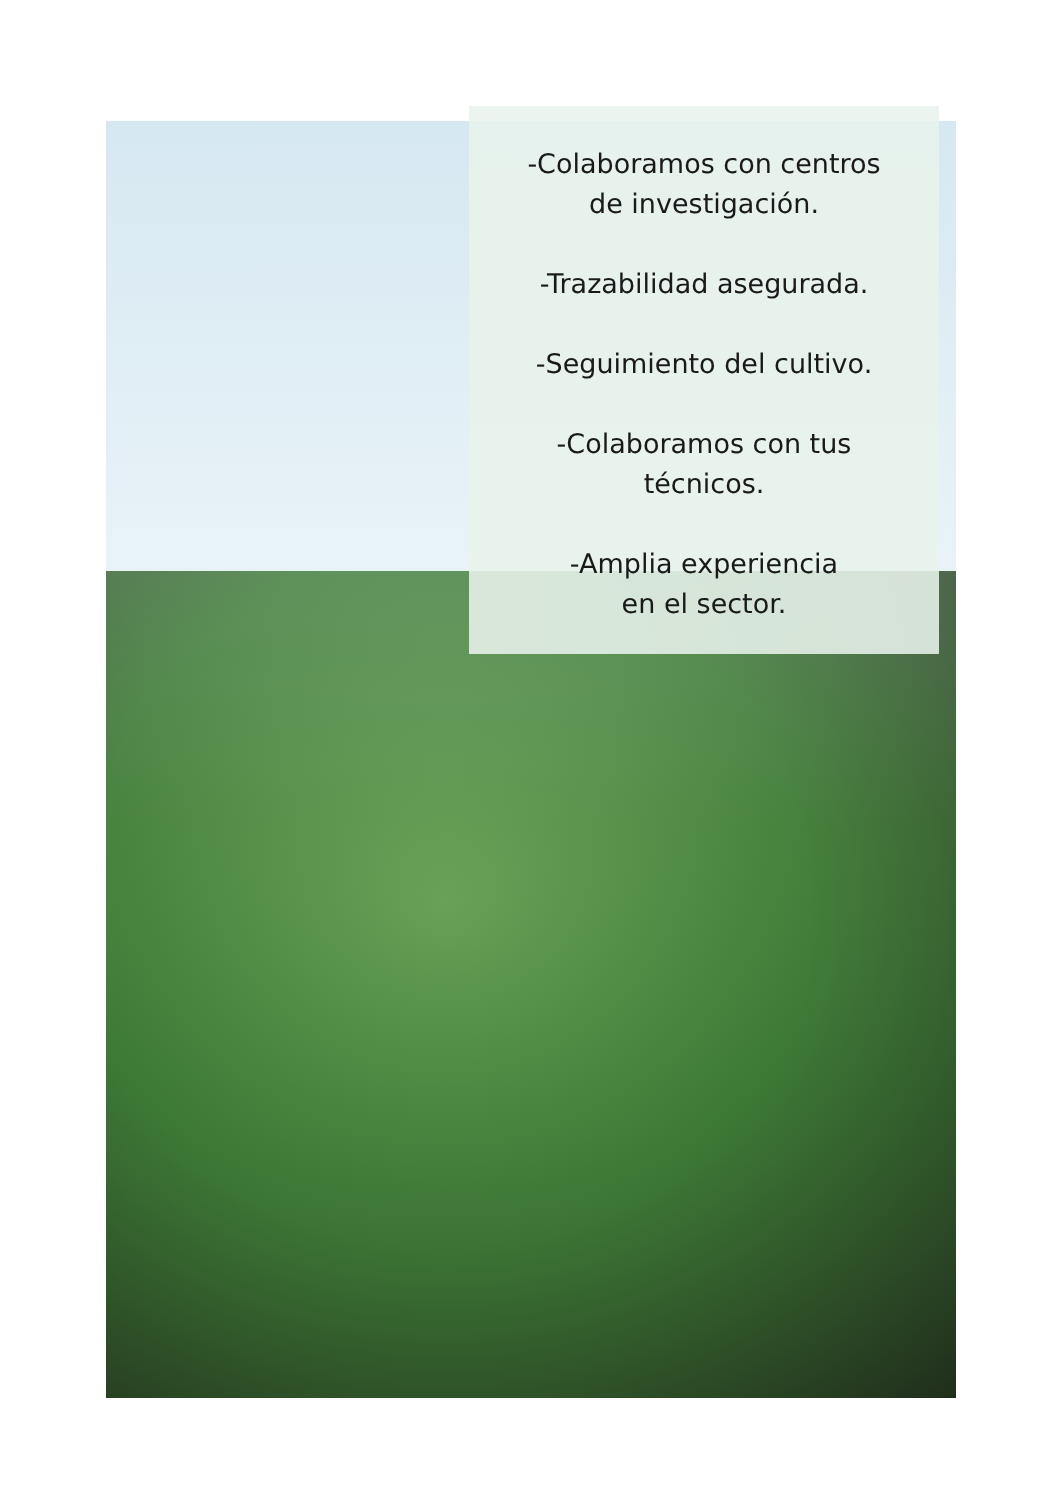-Colaboramos con centros
de investigación.
-Trazabilidad asegurada.
-Seguimiento del cultivo.
-Colaboramos con tus
técnicos.
-Amplia experiencia
en el sector.